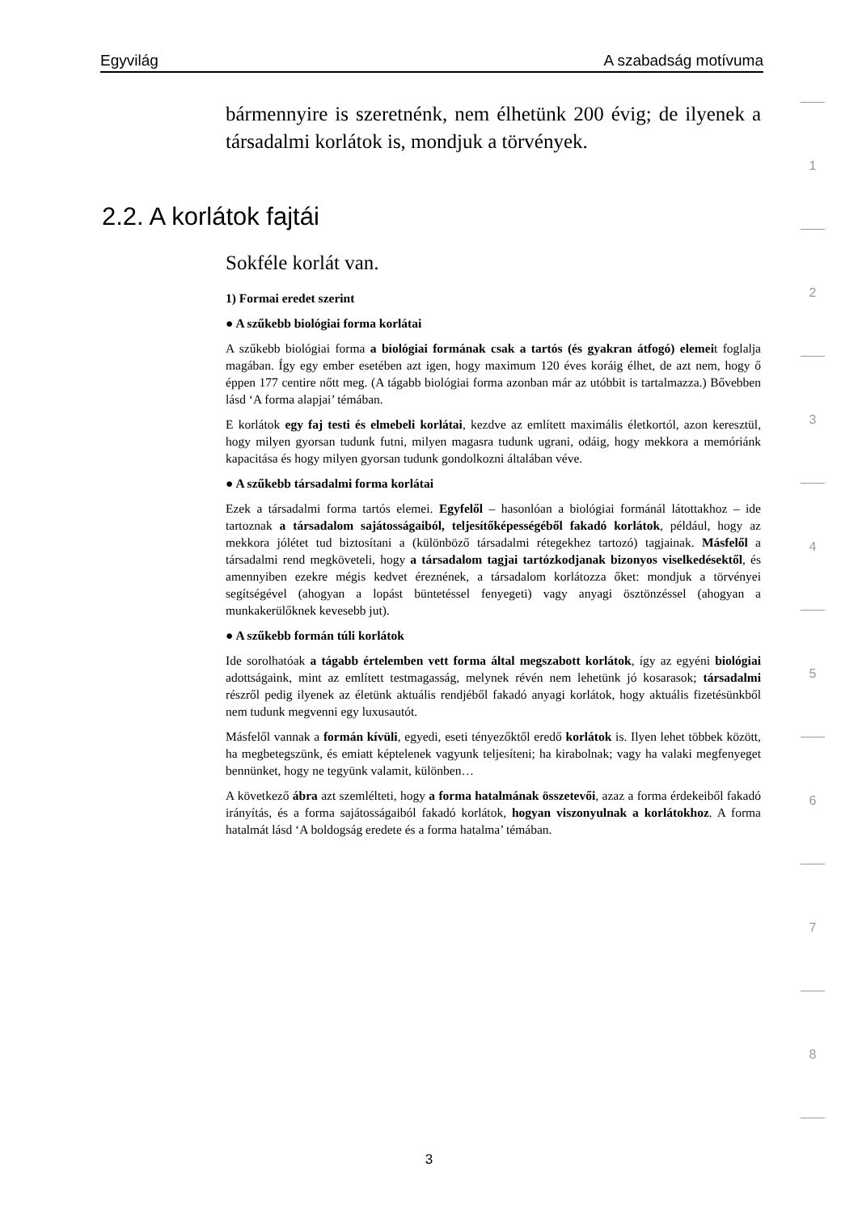Egyvilág A szabadság motívuma
bármennyire is szeretnénk, nem élhetünk 200 évig; de ilyenek a társadalmi korlátok is, mondjuk a törvények.
2.2. A korlátok fajtái
Sokféle korlát van.
1) Formai eredet szerint
● A szűkebb biológiai forma korlátai
A szűkebb biológiai forma a biológiai formának csak a tartós (és gyakran átfogó) elemeit foglalja magában. Így egy ember esetében azt igen, hogy maximum 120 éves koráig élhet, de azt nem, hogy ő éppen 177 centire nőtt meg. (A tágabb biológiai forma azonban már az utóbbit is tartalmazza.) Bővebben lásd ‘A forma alapjai’ témában.
E korlátok egy faj testi és elmebeli korlátai, kezdve az említett maximális életkortól, azon keresztül, hogy milyen gyorsan tudunk futni, milyen magasra tudunk ugrani, odáig, hogy mekkora a memóriánk kapacitása és hogy milyen gyorsan tudunk gondolkozni általában véve.
● A szűkebb társadalmi forma korlátai
Ezek a társadalmi forma tartós elemei. Egyfelől – hasonlóan a biológiai formánál látottakhoz – ide tartoznak a társadalom sajátosságaiból, teljesítőképességéből fakadó korlátok, például, hogy az mekkora jólétet tud biztosítani a (különböző társadalmi rétegekhez tartozó) tagjainak. Másfelől a társadalmi rend megköveteli, hogy a társadalom tagjai tartózkodjanak bizonyos viselkedésektől, és amennyiben ezekre mégis kedvet éreznének, a társadalom korlátozza őket: mondjuk a törvényei segítségével (ahogyan a lopást büntetéssel fenyegeti) vagy anyagi ösztönzéssel (ahogyan a munkakerülőknek kevesebb jut).
● A szűkebb formán túli korlátok
Ide sorolhatóak a tágabb értelemben vett forma által megszabott korlátok, így az egyéni biológiai adottságaink, mint az említett testmagasság, melynek révén nem lehetünk jó kosarasok; társadalmi részről pedig ilyenek az életünk aktuális rendjéből fakadó anyagi korlátok, hogy aktuális fizetésünkből nem tudunk megvenni egy luxusautót.
Másfelől vannak a formán kívüli, egyedi, eseti tényezőktől eredő korlátok is. Ilyen lehet többek között, ha megbetegszünk, és emiatt képtelenek vagyunk teljesíteni; ha kirabolnak; vagy ha valaki megfenyeget bennünket, hogy ne tegyünk valamit, különben…
A következő ábra azt szemlélteti, hogy a forma hatalmának összetevői, azaz a forma érdekeiből fakadó irányítás, és a forma sajátosságaiból fakadó korlátok, hogyan viszonyulnak a korlátokhoz. A forma hatalmát lásd ‘A boldogság eredete és a forma hatalma’ témában.
1
2
3
4
5
6
7
8
3